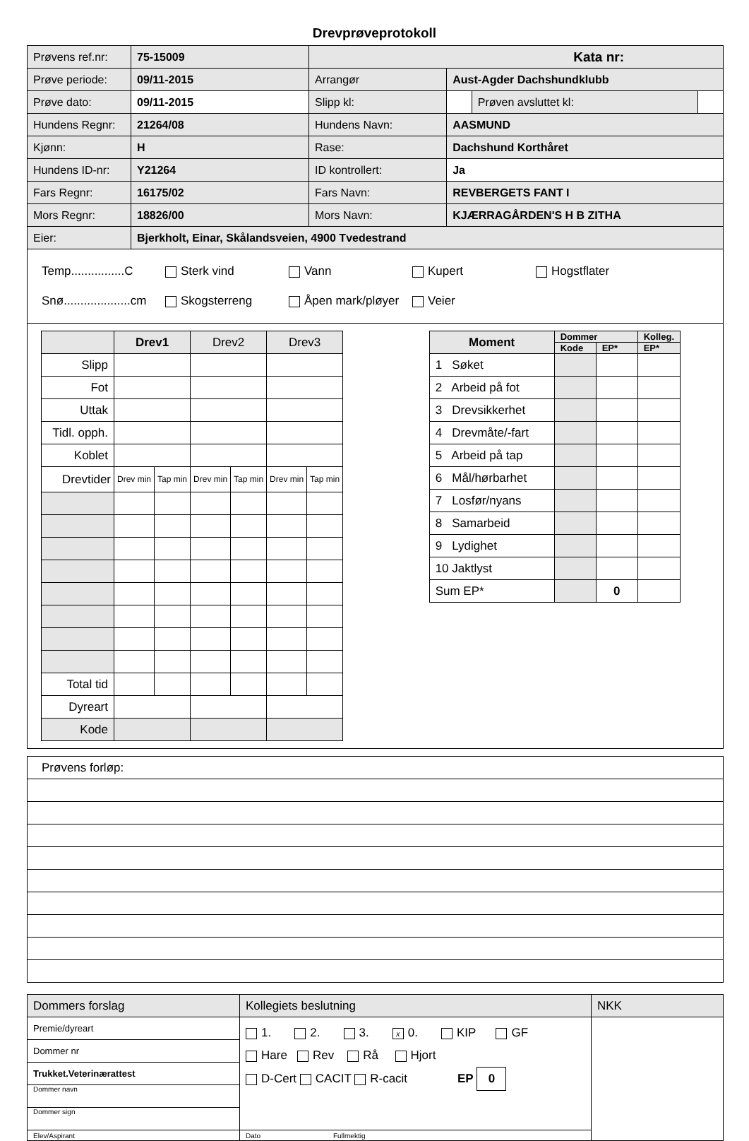Drevprøveprotokoll
| Prøvens ref.nr: | 75-15009 | Kata nr: | | | |
| Prøve periode: | 09/11-2015 | Arrangør | Aust-Agder Dachshundklubb | | |
| Prøve dato: | 09/11-2015 | Slipp kl: | | Prøven avsluttet kl: | |
| Hundens Regnr: | 21264/08 | Hundens Navn: | AASMUND | | |
| Kjønn: | H | Rase: | Dachshund Korthåret | | |
| Hundens ID-nr: | Y21264 | ID kontrollert: | Ja | | |
| Fars Regnr: | 16175/02 | Fars Navn: | REVBERGETS FANT I | | |
| Mors Regnr: | 18826/00 | Mors Navn: | KJÆRRAGÅRDEN'S H B ZITHA | | |
| Eier: | Bjerkholt, Einar, Skålandsveien, 4900 Tvedestrand | | | | |
Temp................C Sterk vind Vann Kupert Hogstflater
Snø....................cm Skogsterreng Åpen mark/pløyer Veier
| | Drev1 | | Drev2 | | Drev3 | |
| Slipp | | | | | | |
| Fot | | | | | | |
| Uttak | | | | | | |
| Tidl. opph. | | | | | | |
| Koblet | | | | | | |
| Drevtider | Drev min | Tap min | Drev min | Tap min | Drev min | Tap min |
| Total tid | | | | | | |
| Dyreart | | | | | | |
| Kode | | | | | | |
| Moment | Dommer | | Kolleg. |
| | Kode | EP* | EP* |
| 1 Søket | | | |
| 2 Arbeid på fot | | | |
| 3 Drevsikkerhet | | | |
| 4 Drevmåte/-fart | | | |
| 5 Arbeid på tap | | | |
| 6 Mål/hørbarhet | | | |
| 7 Losfør/nyans | | | |
| 8 Samarbeid | | | |
| 9 Lydighet | | | |
| 10 Jaktlyst | | | |
| Sum EP* | | 0 | |
| Prøvens forløp: |
| Dommers forslag | Kollegiets beslutning | NKK |
| Premie/dyreart | 1. 2. 3. x 0. KIP GF Hare Rev Rå Hjort D-Cert CACIT R-cacit EP 0 | |
| Dommer nr | | |
| Trukket.Veterinærattest | | |
| Dommer navn | | |
| Dommer sign | | |
| Elev/Aspirant | Dato Fullmektig | |